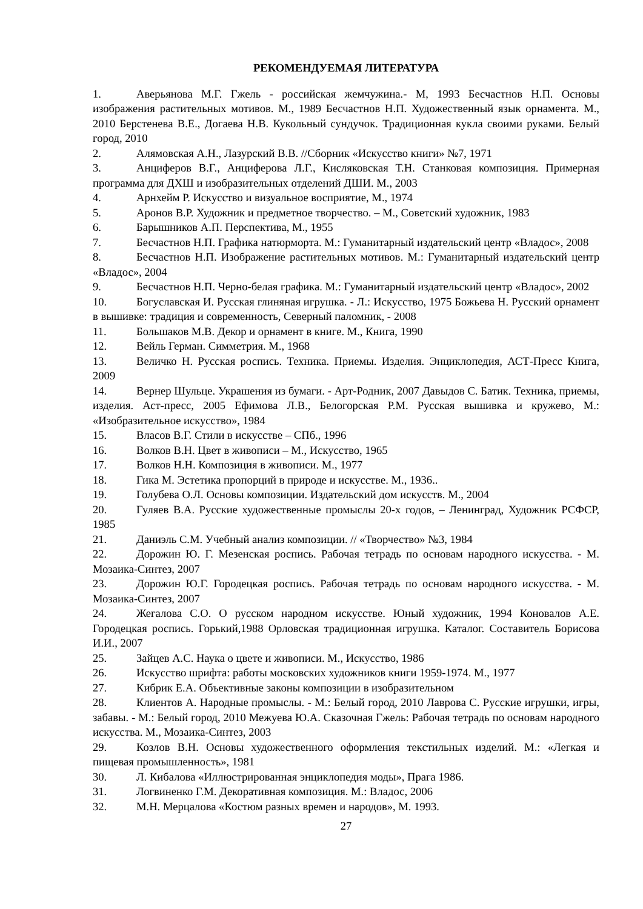РЕКОМЕНДУЕМАЯ ЛИТЕРАТУРА
1. Аверьянова М.Г. Гжель - российская жемчужина.- М, 1993 Бесчастнов Н.П. Основы изображения растительных мотивов. М., 1989 Бесчастнов Н.П. Художественный язык орнамента. М., 2010 Берстенева В.Е., Догаева Н.В. Кукольный сундучок. Традиционная кукла своими руками. Белый город, 2010
2. Алямовская А.Н., Лазурский В.В. //Сборник «Искусство книги» №7, 1971
3. Анциферов В.Г., Анциферова Л.Г., Кисляковская Т.Н. Станковая композиция. Примерная программа для ДХШ и изобразительных отделений ДШИ. М., 2003
4. Арнхейм Р. Искусство и визуальное восприятие, М., 1974
5. Аронов В.Р. Художник и предметное творчество. – М., Советский художник, 1983
6. Барышников А.П. Перспектива, М., 1955
7. Бесчастнов Н.П. Графика натюрморта. М.: Гуманитарный издательский центр «Владос», 2008
8. Бесчастнов Н.П. Изображение растительных мотивов. М.: Гуманитарный издательский центр «Владос», 2004
9. Бесчастнов Н.П. Черно-белая графика. М.: Гуманитарный издательский центр «Владос», 2002
10. Богуславская И. Русская глиняная игрушка. - Л.: Искусство, 1975 Божьева Н. Русский орнамент в вышивке: традиция и современность, Северный паломник, - 2008
11. Большаков М.В. Декор и орнамент в книге. М., Книга, 1990
12. Вейль Герман. Симметрия. М., 1968
13. Величко Н. Русская роспись. Техника. Приемы. Изделия. Энциклопедия, АСТ-Пресс Книга, 2009
14. Вернер Шульце. Украшения из бумаги. - Арт-Родник, 2007 Давыдов С. Батик. Техника, приемы, изделия. Аст-пресс, 2005 Ефимова Л.В., Белогорская Р.М. Русская вышивка и кружево, М.: «Изобразительное искусство», 1984
15. Власов В.Г. Стили в искусстве – СПб., 1996
16. Волков В.Н. Цвет в живописи – М., Искусство, 1965
17. Волков Н.Н. Композиция в живописи. М., 1977
18. Гика М. Эстетика пропорций в природе и искусстве. М., 1936..
19. Голубева О.Л. Основы композиции. Издательский дом искусств. М., 2004
20. Гуляев В.А. Русские художественные промыслы 20-х годов, – Ленинград, Художник РСФСР, 1985
21. Даниэль С.М. Учебный анализ композиции. // «Творчество» №3, 1984
22. Дорожин Ю. Г. Мезенская роспись. Рабочая тетрадь по основам народного искусства. - М. Мозаика-Синтез, 2007
23. Дорожин Ю.Г. Городецкая роспись. Рабочая тетрадь по основам народного искусства. - М. Мозаика-Синтез, 2007
24. Жегалова С.О. О русском народном искусстве. Юный художник, 1994 Коновалов А.Е. Городецкая роспись. Горький,1988 Орловская традиционная игрушка. Каталог. Составитель Борисова И.И., 2007
25. Зайцев А.С. Наука о цвете и живописи. М., Искусство, 1986
26. Искусство шрифта: работы московских художников книги 1959-1974. М., 1977
27. Кибрик Е.А. Объективные законы композиции в изобразительном
28. Клиентов А. Народные промыслы. - М.: Белый город, 2010 Лаврова С. Русские игрушки, игры, забавы. - М.: Белый город, 2010 Межуева Ю.А. Сказочная Гжель: Рабочая тетрадь по основам народного искусства. М., Мозаика-Синтез, 2003
29. Козлов В.Н. Основы художественного оформления текстильных изделий. М.: «Легкая и пищевая промышленность», 1981
30. Л. Кибалова «Иллюстрированная энциклопедия моды», Прага 1986.
31. Логвиненко Г.М. Декоративная композиция. М.: Владос, 2006
32. М.Н. Мерцалова «Костюм разных времен и народов», М. 1993.
27